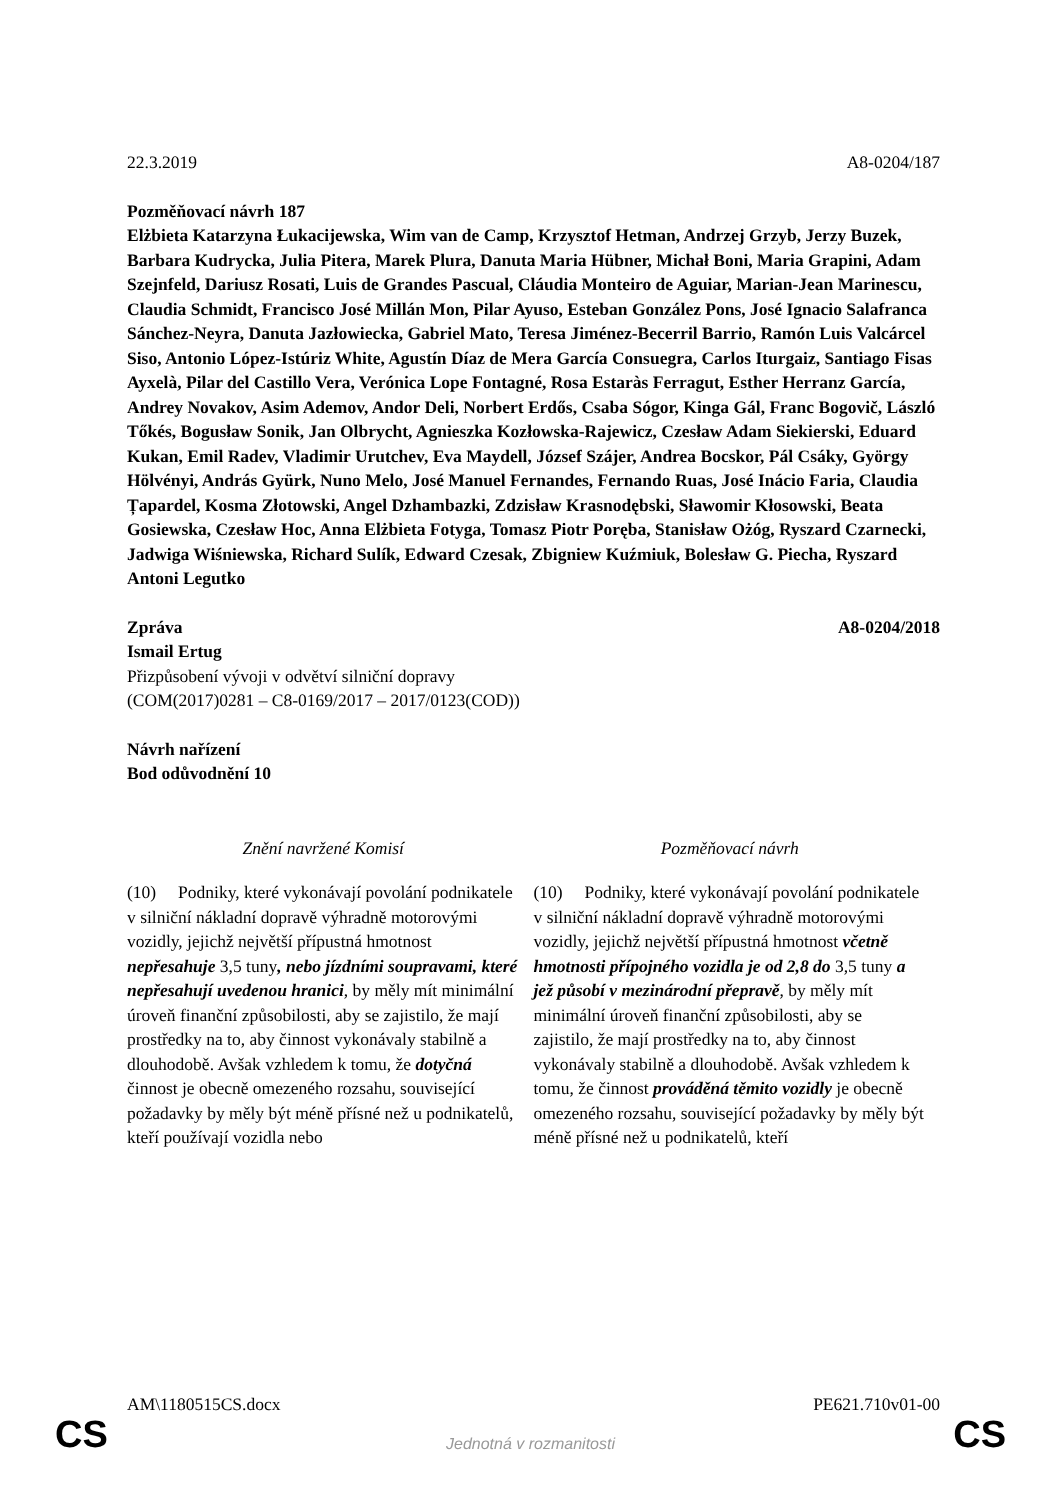22.3.2019 A8-0204/187
Pozměňovací návrh 187
Elżbieta Katarzyna Łukacijewska, Wim van de Camp, Krzysztof Hetman, Andrzej Grzyb, Jerzy Buzek, Barbara Kudrycka, Julia Pitera, Marek Plura, Danuta Maria Hübner, Michał Boni, Maria Grapini, Adam Szejnfeld, Dariusz Rosati, Luis de Grandes Pascual, Cláudia Monteiro de Aguiar, Marian-Jean Marinescu, Claudia Schmidt, Francisco José Millán Mon, Pilar Ayuso, Esteban González Pons, José Ignacio Salafranca Sánchez-Neyra, Danuta Jazłowiecka, Gabriel Mato, Teresa Jiménez-Becerril Barrio, Ramón Luis Valcárcel Siso, Antonio López-Istúriz White, Agustín Díaz de Mera García Consuegra, Carlos Iturgaiz, Santiago Fisas Ayxelà, Pilar del Castillo Vera, Verónica Lope Fontagné, Rosa Estaràs Ferragut, Esther Herranz García, Andrey Novakov, Asim Ademov, Andor Deli, Norbert Erdős, Csaba Sógor, Kinga Gál, Franc Bogovič, László Tőkés, Bogusław Sonik, Jan Olbrycht, Agnieszka Kozłowska-Rajewicz, Czesław Adam Siekierski, Eduard Kukan, Emil Radev, Vladimir Urutchev, Eva Maydell, József Szájer, Andrea Bocskor, Pál Csáky, György Hölvényi, András Gyürk, Nuno Melo, José Manuel Fernandes, Fernando Ruas, José Inácio Faria, Claudia Țapardel, Kosma Złotowski, Angel Dzhambazki, Zdzisław Krasnodębski, Sławomir Kłosowski, Beata Gosiewska, Czesław Hoc, Anna Elżbieta Fotyga, Tomasz Piotr Poręba, Stanisław Ożóg, Ryszard Czarnecki, Jadwiga Wiśniewska, Richard Sulík, Edward Czesak, Zbigniew Kuźmiuk, Bolesław G. Piecha, Ryszard Antoni Legutko
Zpráva A8-0204/2018
Ismail Ertug
Přizpůsobení vývoji v odvětví silniční dopravy
(COM(2017)0281 – C8-0169/2017 – 2017/0123(COD))
Návrh nařízení
Bod odůvodnění 10
| Znění navržené Komisí | Pozměňovací návrh |
| --- | --- |
| (10) Podniky, které vykonávají povolání podnikatele v silniční nákladní dopravě výhradně motorovými vozidly, jejichž největší přípustná hmotnost nepřesahuje 3,5 tuny , nebo jízdními soupravami, které nepřesahují uvedenou hranici , by měly mít minimální úroveň finanční způsobilosti, aby se zajistilo, že mají prostředky na to, aby činnost vykonávaly stabilně a dlouhodobě. Avšak vzhledem k tomu, že dotyčná činnost je obecně omezeného rozsahu, související požadavky by měly být méně přísné než u podnikatelů, kteří používají vozidla nebo | (10) Podniky, které vykonávají povolání podnikatele v silniční nákladní dopravě výhradně motorovými vozidly, jejichž největší přípustná hmotnost včetně hmotnosti přípojného vozidla je od 2,8 do 3,5 tuny a jež působí v mezinárodní přepravě , by měly mít minimální úroveň finanční způsobilosti, aby se zajistilo, že mají prostředky na to, aby činnost vykonávaly stabilně a dlouhodobě. Avšak vzhledem k tomu, že činnost prováděná těmito vozidly je obecně omezeného rozsahu, související požadavky by měly být méně přísné než u podnikatelů, kteří |
AM\1180515CS.docx PE621.710v01-00
CS
Jednotná v rozmanitosti CS